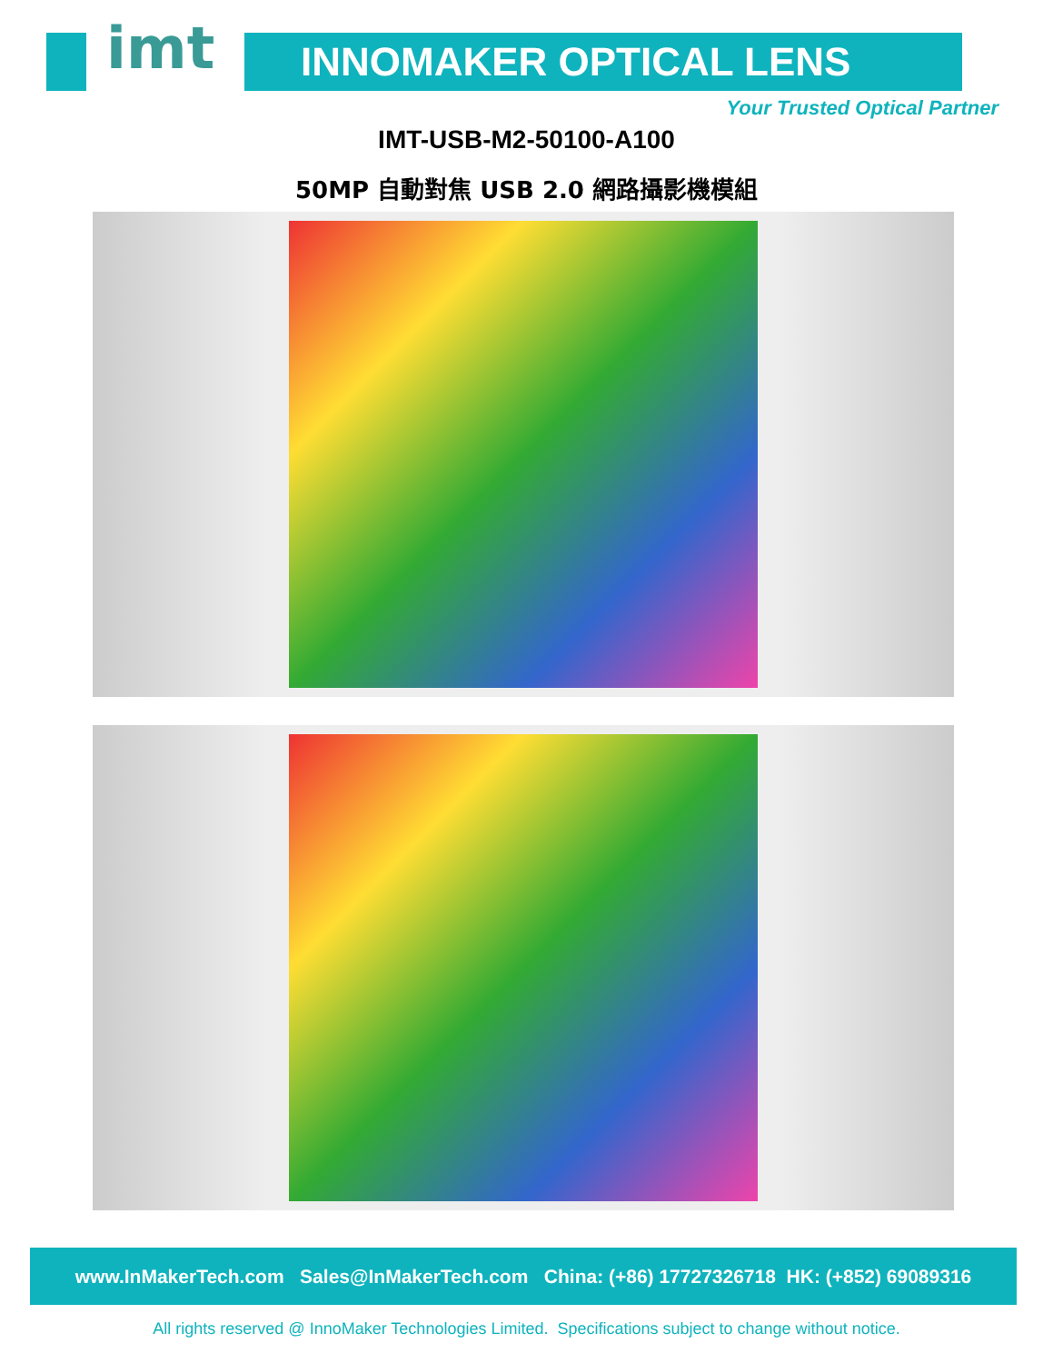imt INNOMAKER OPTICAL LENS
Your Trusted Optical Partner
IMT-USB-M2-50100-A100
50MP 自動對焦 USB 2.0 網路攝影機模組
www.InMakerTech.com Sales@InMakerTech.com China: (+86) 17727326718 HK: (+852) 69089316
All rights reserved @ InnoMaker Technologies Limited. Specifications subject to change without notice.